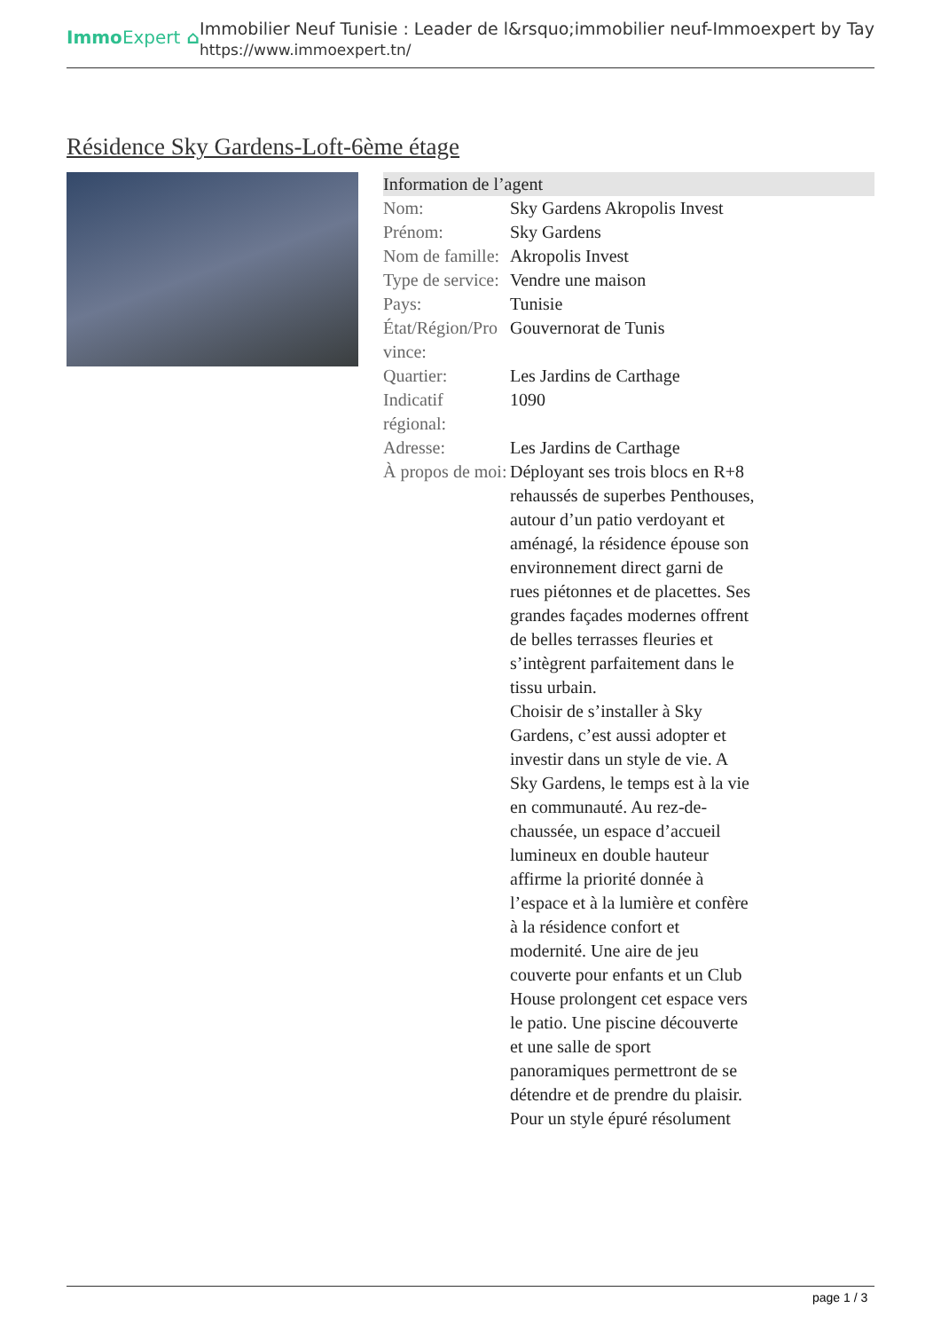ImmoExpert ⌂
Immobilier Neuf Tunisie : Leader de l&rsquo;immobilier neuf-Immoexpert by Tay
https://www.immoexpert.tn/
Résidence Sky Gardens-Loft-6ème étage
| Information de l’agent | |
| --- | --- |
| Nom: | Sky Gardens Akropolis Invest |
| Prénom: | Sky Gardens |
| Nom de famille: | Akropolis Invest |
| Type de service: | Vendre une maison |
| Pays: | Tunisie |
| État/Région/Pro vince: | Gouvernorat de Tunis |
| Quartier: | Les Jardins de Carthage |
| Indicatif régional: | 1090 |
| Adresse: | Les Jardins de Carthage |
| À propos de moi: | Déployant ses trois blocs en R+8 rehaussés de superbes Penthouses, autour d’un patio verdoyant et aménagé, la résidence épouse son environnement direct garni de rues piétonnes et de placettes. Ses grandes façades modernes offrent de belles terrasses fleuries et s’intègrent parfaitement dans le tissu urbain. Choisir de s’installer à Sky Gardens, c’est aussi adopter et investir dans un style de vie. A Sky Gardens, le temps est à la vie en communauté. Au rez-de-chaussée, un espace d’accueil lumineux en double hauteur affirme la priorité donnée à l’espace et à la lumière et confère à la résidence confort et modernité. Une aire de jeu couverte pour enfants et un Club House prolongent cet espace vers le patio. Une piscine découverte et une salle de sport panoramiques permettront de se détendre et de prendre du plaisir. Pour un style épuré résolument |
page 1 / 3